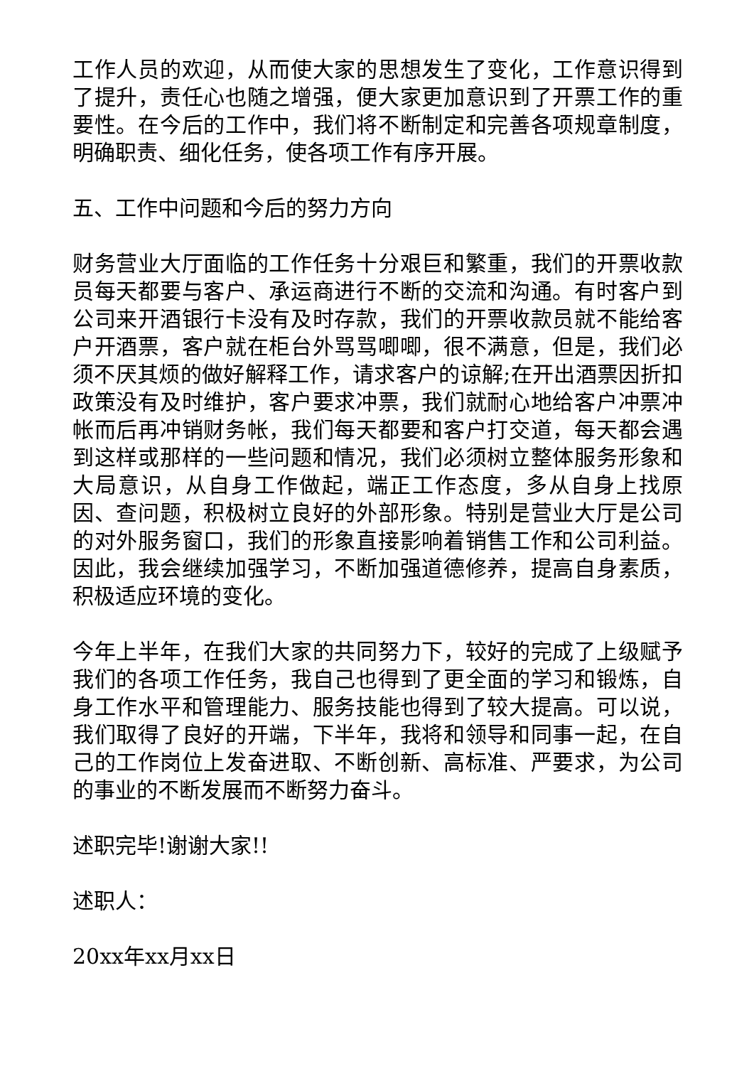工作人员的欢迎，从而使大家的思想发生了变化，工作意识得到了提升，责任心也随之增强，便大家更加意识到了开票工作的重要性。在今后的工作中，我们将不断制定和完善各项规章制度，明确职责、细化任务，使各项工作有序开展。
五、工作中问题和今后的努力方向
财务营业大厅面临的工作任务十分艰巨和繁重，我们的开票收款员每天都要与客户、承运商进行不断的交流和沟通。有时客户到公司来开酒银行卡没有及时存款，我们的开票收款员就不能给客户开酒票，客户就在柜台外骂骂唧唧，很不满意，但是，我们必须不厌其烦的做好解释工作，请求客户的谅解;在开出酒票因折扣政策没有及时维护，客户要求冲票，我们就耐心地给客户冲票冲帐而后再冲销财务帐，我们每天都要和客户打交道，每天都会遇到这样或那样的一些问题和情况，我们必须树立整体服务形象和大局意识，从自身工作做起，端正工作态度，多从自身上找原因、查问题，积极树立良好的外部形象。特别是营业大厅是公司的对外服务窗口，我们的形象直接影响着销售工作和公司利益。因此，我会继续加强学习，不断加强道德修养，提高自身素质，积极适应环境的变化。
今年上半年，在我们大家的共同努力下，较好的完成了上级赋予我们的各项工作任务，我自己也得到了更全面的学习和锻炼，自身工作水平和管理能力、服务技能也得到了较大提高。可以说，我们取得了良好的开端，下半年，我将和领导和同事一起，在自己的工作岗位上发奋进取、不断创新、高标准、严要求，为公司的事业的不断发展而不断努力奋斗。
述职完毕!谢谢大家!!
述职人：
20xx年xx月xx日